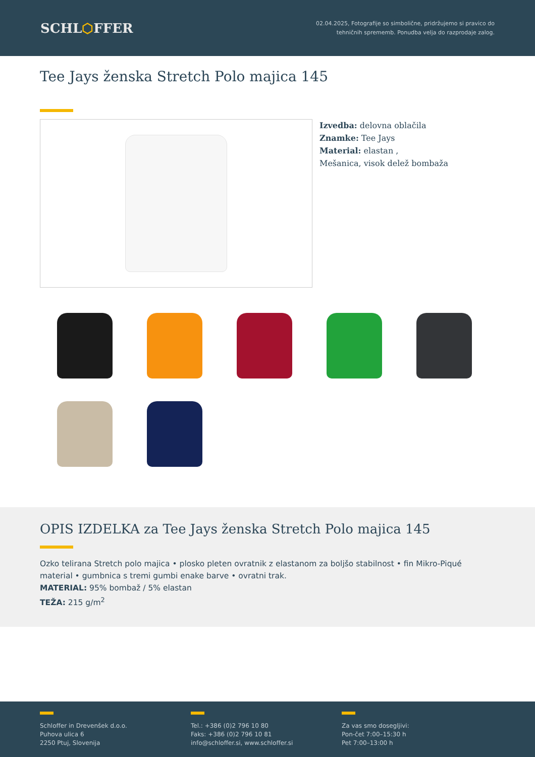SCHL⬡FFER
02.04.2025, Fotografije so simbolične, pridržujemo si pravico do
tehničnih sprememb. Ponudba velja do razprodaje zalog.
Tee Jays ženska Stretch Polo majica 145
Izvedba: delovna oblačila
Znamke: Tee Jays
Material: elastan ,
Mešanica, visok delež bombaža
OPIS IZDELKA za Tee Jays ženska Stretch Polo majica 145
Ozko telirana Stretch polo majica • plosko pleten ovratnik z elastanom za boljšo stabilnost • fin Mikro-Piqué material • gumbnica s tremi gumbi enake barve • ovratni trak.
MATERIAL: 95% bombaž / 5% elastan
TEŽA: 215 g/m<sup>2</sup>
Schloffer in Drevenšek d.o.o.
Puhova ulica 6
2250 Ptuj, Slovenija
Tel.: +386 (0)2 796 10 80
Faks: +386 (0)2 796 10 81
info@schloffer.si, www.schloffer.si
Za vas smo dosegljivi:
Pon-čet 7:00–15:30 h
Pet 7:00–13:00 h